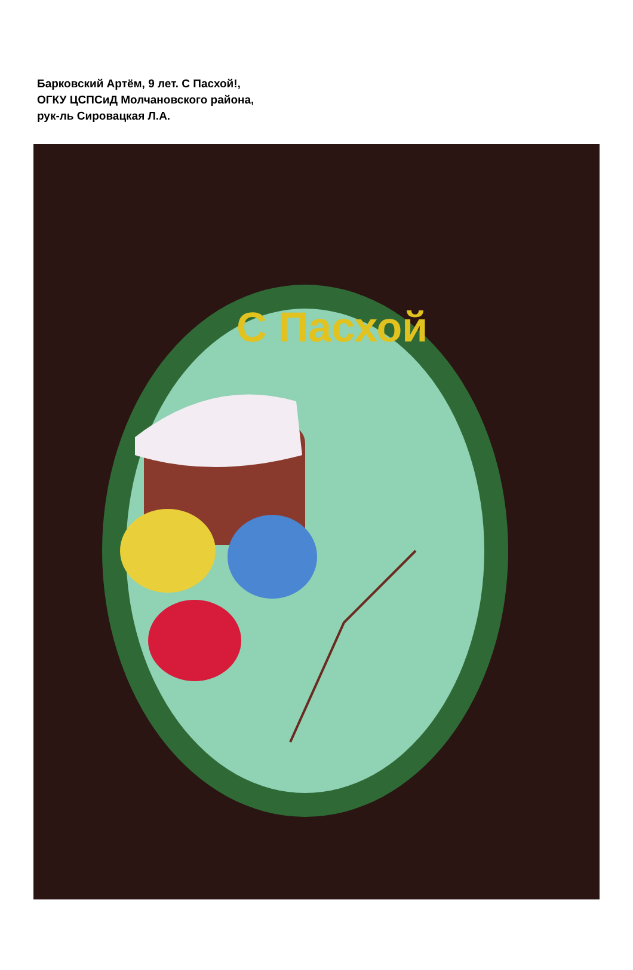С Пасхой
Барковский Артём, 9 лет. С Пасхой!,
ОГКУ ЦСПСиД Молчановского района,
рук-ль Сировацкая Л.А.